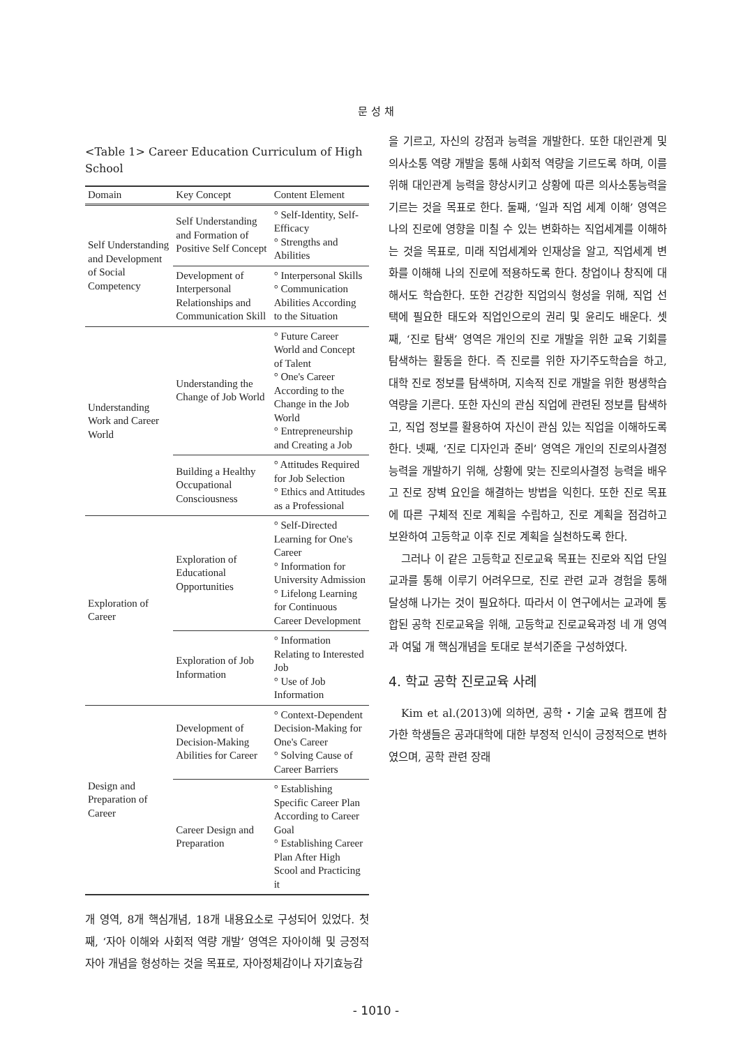문 성 채
<Table 1> Career Education Curriculum of High School
| Domain | Key Concept | Content Element |
| --- | --- | --- |
| Self Understanding and Development of Social Competency | Self Understanding and Formation of Positive Self Concept | ° Self-Identity, Self-Efficacy ° Strengths and Abilities |
| | Development of Interpersonal Relationships and Communication Skill | ° Interpersonal Skills ° Communication Abilities According to the Situation |
| Understanding Work and Career World | Understanding the Change of Job World | ° Future Career World and Concept of Talent ° One's Career According to the Change in the Job World ° Entrepreneurship and Creating a Job |
| | Building a Healthy Occupational Consciousness | ° Attitudes Required for Job Selection ° Ethics and Attitudes as a Professional |
| Exploration of Career | Exploration of Educational Opportunities | ° Self-Directed Learning for One's Career ° Information for University Admission ° Lifelong Learning for Continuous Career Development |
| | Exploration of Job Information | ° Information Relating to Interested Job ° Use of Job Information |
| Design and Preparation of Career | Development of Decision-Making Abilities for Career | ° Context-Dependent Decision-Making for One's Career ° Solving Cause of Career Barriers |
| | Career Design and Preparation | ° Establishing Specific Career Plan According to Career Goal ° Establishing Career Plan After High Scool and Practicing it |
개 영역, 8개 핵심개념, 18개 내용요소로 구성되어 있었다. 첫째, ‘자아 이해와 사회적 역량 개발’ 영역은 자아이해 및 긍정적 자아 개념을 형성하는 것을 목표로, 자아정체감이나 자기효능감
을 기르고, 자신의 강점과 능력을 개발한다. 또한 대인관계 및 의사소통 역량 개발을 통해 사회적 역량을 기르도록 하며, 이를 위해 대인관계 능력을 향상시키고 상황에 따른 의사소통능력을 기르는 것을 목표로 한다. 둘째, ‘일과 직업 세계 이해’ 영역은 나의 진로에 영향을 미칠 수 있는 변화하는 직업세계를 이해하는 것을 목표로, 미래 직업세계와 인재상을 알고, 직업세계 변화를 이해해 나의 진로에 적용하도록 한다. 창업이나 창직에 대해서도 학습한다. 또한 건강한 직업의식 형성을 위해, 직업 선택에 필요한 태도와 직업인으로의 권리 및 윤리도 배운다. 셋째, ‘진로 탐색’ 영역은 개인의 진로 개발을 위한 교육 기회를 탐색하는 활동을 한다. 즉 진로를 위한 자기주도학습을 하고, 대학 진로 정보를 탐색하며, 지속적 진로 개발을 위한 평생학습 역량을 기른다. 또한 자신의 관심 직업에 관련된 정보를 탐색하고, 직업 정보를 활용하여 자신이 관심 있는 직업을 이해하도록 한다. 넷째, ‘진로 디자인과 준비’ 영역은 개인의 진로의사결정능력을 개발하기 위해, 상황에 맞는 진로의사결정 능력을 배우고 진로 장벽 요인을 해결하는 방법을 익힌다. 또한 진로 목표에 따른 구체적 진로 계획을 수립하고, 진로 계획을 점검하고 보완하여 고등학교 이후 진로 계획을 실천하도록 한다.
그러나 이 같은 고등학교 진로교육 목표는 진로와 직업 단일 교과를 통해 이루기 어려우므로, 진로 관련 교과 경험을 통해 달성해 나가는 것이 필요하다. 따라서 이 연구에서는 교과에 통합된 공학 진로교육을 위해, 고등학교 진로교육과정 네 개 영역과 여덟 개 핵심개념을 토대로 분석기준을 구성하였다.
4. 학교 공학 진로교육 사례
Kim et al.(2013)에 의하면, 공학・기술 교육 캠프에 참가한 학생들은 공과대학에 대한 부정적 인식이 긍정적으로 변하였으며, 공학 관련 장래
- 1010 -